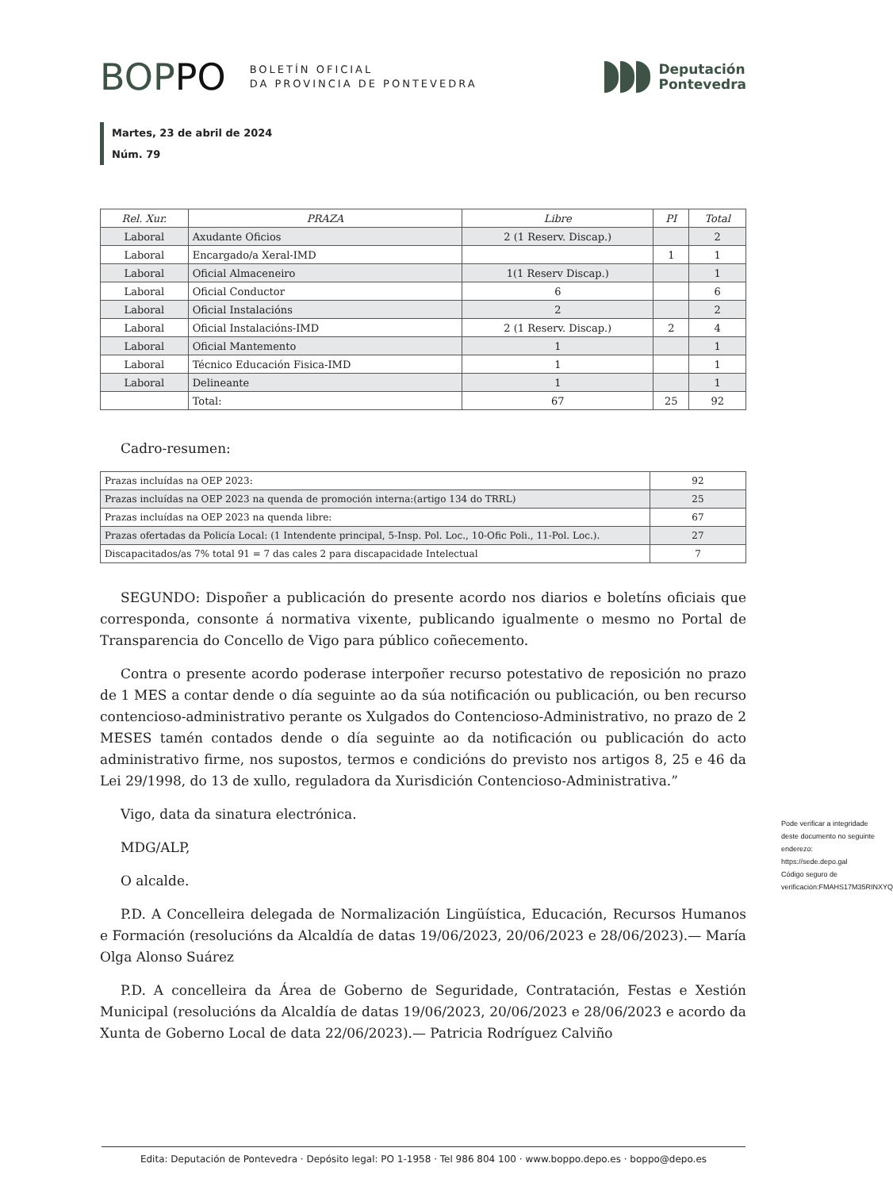BOPPO
BOLETÍN OFICIAL
DA PROVINCIA DE PONTEVEDRA
Deputación
Pontevedra
Martes, 23 de abril de 2024
Núm. 79
| Rel. Xur. | PRAZA | Libre | PI | Total |
| --- | --- | --- | --- | --- |
| Laboral | Axudante Oficios | 2 (1 Reserv. Discap.) | | 2 |
| Laboral | Encargado/a Xeral-IMD | | 1 | 1 |
| Laboral | Oficial Almaceneiro | 1(1 Reserv Discap.) | | 1 |
| Laboral | Oficial Conductor | 6 | | 6 |
| Laboral | Oficial Instalacións | 2 | | 2 |
| Laboral | Oficial Instalacións-IMD | 2 (1 Reserv. Discap.) | 2 | 4 |
| Laboral | Oficial Mantemento | 1 | | 1 |
| Laboral | Técnico Educación Fisica-IMD | 1 | | 1 |
| Laboral | Delineante | 1 | | 1 |
| | Total: | 67 | 25 | 92 |
Cadro-resumen:
| Prazas incluídas na OEP 2023: | 92 |
| Prazas incluídas na OEP 2023 na quenda de promoción interna:(artigo 134 do TRRL) | 25 |
| Prazas incluídas na OEP 2023 na quenda libre: | 67 |
| Prazas ofertadas da Policía Local: (1 Intendente principal, 5-Insp. Pol. Loc., 10-Ofic Poli., 11-Pol. Loc.). | 27 |
| Discapacitados/as 7% total 91 = 7 das cales 2 para discapacidade Intelectual | 7 |
SEGUNDO: Dispoñer a publicación do presente acordo nos diarios e boletíns oficiais que corresponda, consonte á normativa vixente, publicando igualmente o mesmo no Portal de Transparencia do Concello de Vigo para público coñecemento.
Contra o presente acordo poderase interpoñer recurso potestativo de reposición no prazo de 1 MES a contar dende o día seguinte ao da súa notificación ou publicación, ou ben recurso contencioso-administrativo perante os Xulgados do Contencioso-Administrativo, no prazo de 2 MESES tamén contados dende o día seguinte ao da notificación ou publicación do acto administrativo firme, nos supostos, termos e condicións do previsto nos artigos 8, 25 e 46 da Lei 29/1998, do 13 de xullo, reguladora da Xurisdición Contencioso-Administrativa.”
Vigo, data da sinatura electrónica.
MDG/ALP,
O alcalde.
P.D. A Concelleira delegada de Normalización Lingüística, Educación, Recursos Humanos e Formación (resolucións da Alcaldía de datas 19/06/2023, 20/06/2023 e 28/06/2023).— María Olga Alonso Suárez
P.D. A concelleira da Área de Goberno de Seguridade, Contratación, Festas e Xestión Municipal (resolucións da Alcaldía de datas 19/06/2023, 20/06/2023 e 28/06/2023 e acordo da Xunta de Goberno Local de data 22/06/2023).— Patricia Rodríguez Calviño
Pode verificar a integridade deste documento no seguinte enderezo:
https://sede.depo.gal
Código seguro de verificación:FMAHS17M35RINXYQ
Edita: Deputación de Pontevedra · Depósito legal: PO 1-1958 · Tel 986 804 100 · www.boppo.depo.es · boppo@depo.es